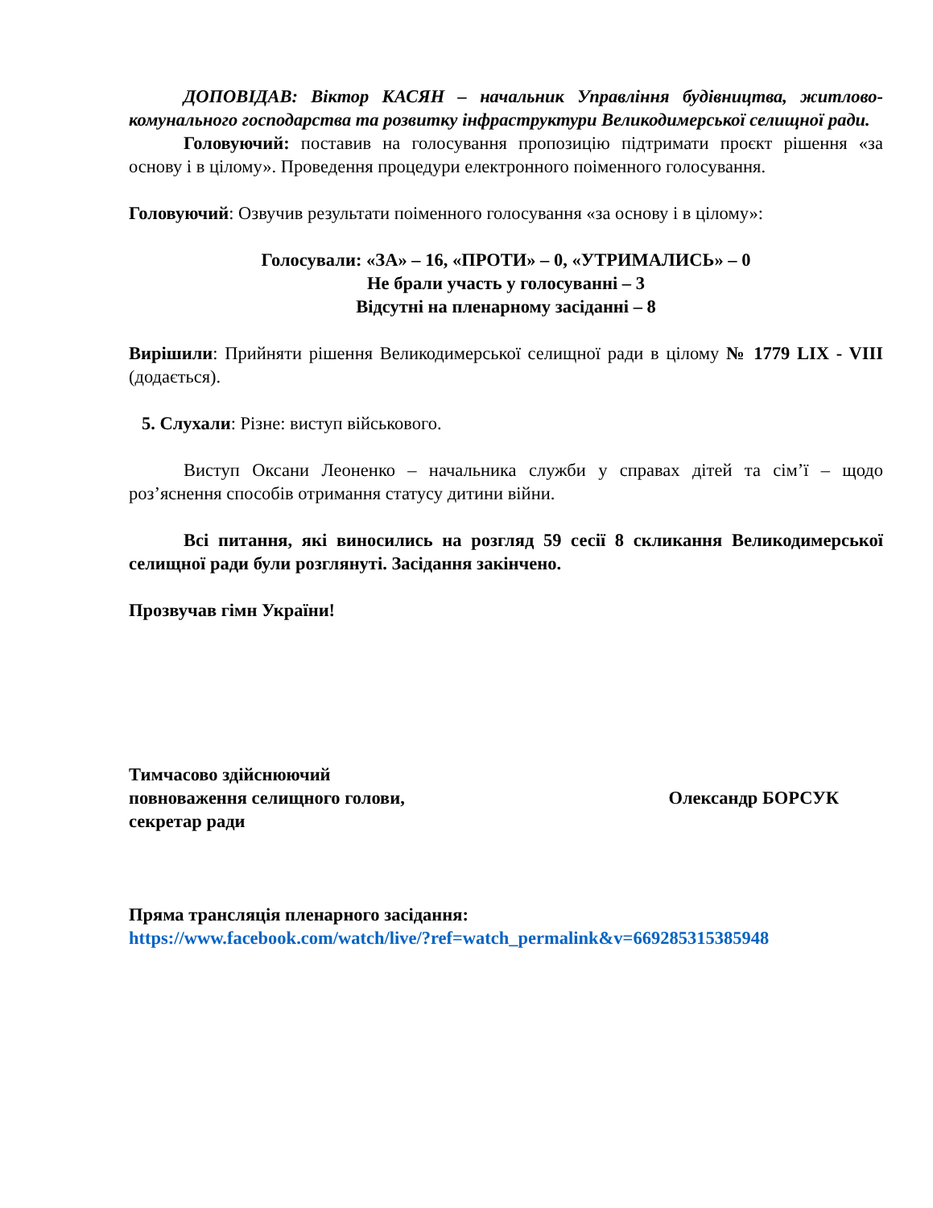ДОПОВІДАВ: Віктор КАСЯН – начальник Управління будівництва, житлово-комунального господарства та розвитку інфраструктури Великодимерської селищної ради.
Головуючий: поставив на голосування пропозицію підтримати проєкт рішення «за основу і в цілому». Проведення процедури електронного поіменного голосування.
Головуючий: Озвучив результати поіменного голосування «за основу і в цілому»:
Голосували: «ЗА» – 16, «ПРОТИ» – 0, «УТРИМАЛИСЬ» – 0
Не брали участь у голосуванні – 3
Відсутні на пленарному засіданні – 8
Вирішили: Прийняти рішення Великодимерської селищної ради в цілому № 1779 LIX - VIII (додається).
5. Слухали: Різне: виступ військового.
Виступ Оксани Леоненко – начальника служби у справах дітей та сім’ї – щодо роз’яснення способів отримання статусу дитини війни.
Всі питання, які виносились на розгляд 59 сесії 8 скликання Великодимерської селищної ради були розглянуті. Засідання закінчено.
Прозвучав гімн України!
Тимчасово здійснюючий
повноваження селищного голови,
секретар ради
Олександр БОРСУК
Пряма трансляція пленарного засідання:
https://www.facebook.com/watch/live/?ref=watch_permalink&v=669285315385948